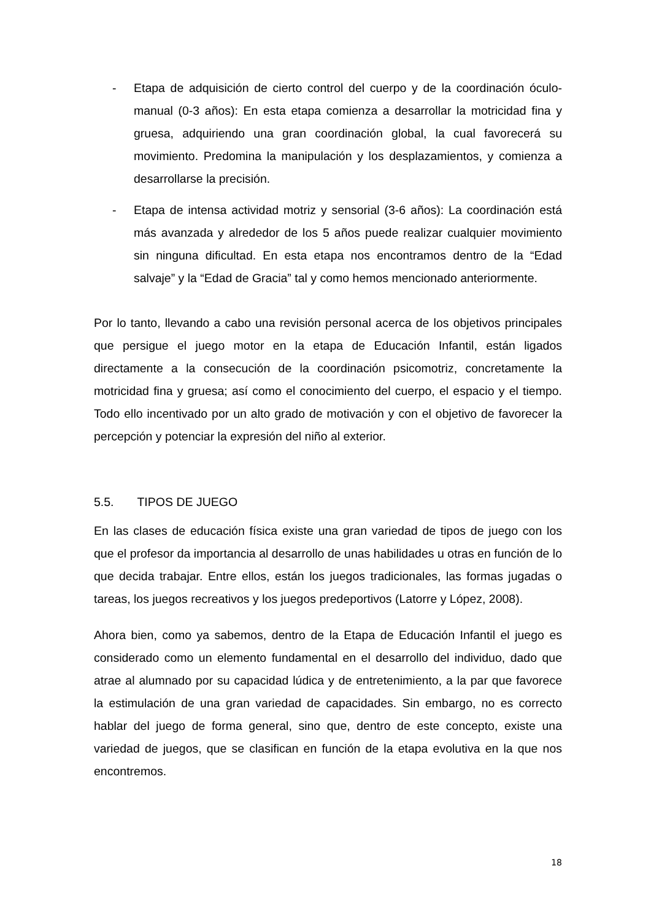- Etapa de adquisición de cierto control del cuerpo y de la coordinación óculo-manual (0-3 años): En esta etapa comienza a desarrollar la motricidad fina y gruesa, adquiriendo una gran coordinación global, la cual favorecerá su movimiento. Predomina la manipulación y los desplazamientos, y comienza a desarrollarse la precisión.
- Etapa de intensa actividad motriz y sensorial (3-6 años): La coordinación está más avanzada y alrededor de los 5 años puede realizar cualquier movimiento sin ninguna dificultad. En esta etapa nos encontramos dentro de la “Edad salvaje” y la “Edad de Gracia” tal y como hemos mencionado anteriormente.
Por lo tanto, llevando a cabo una revisión personal acerca de los objetivos principales que persigue el juego motor en la etapa de Educación Infantil, están ligados directamente a la consecución de la coordinación psicomotriz, concretamente la motricidad fina y gruesa; así como el conocimiento del cuerpo, el espacio y el tiempo. Todo ello incentivado por un alto grado de motivación y con el objetivo de favorecer la percepción y potenciar la expresión del niño al exterior.
5.5. TIPOS DE JUEGO
En las clases de educación física existe una gran variedad de tipos de juego con los que el profesor da importancia al desarrollo de unas habilidades u otras en función de lo que decida trabajar. Entre ellos, están los juegos tradicionales, las formas jugadas o tareas, los juegos recreativos y los juegos predeportivos (Latorre y López, 2008).
Ahora bien, como ya sabemos, dentro de la Etapa de Educación Infantil el juego es considerado como un elemento fundamental en el desarrollo del individuo, dado que atrae al alumnado por su capacidad lúdica y de entretenimiento, a la par que favorece la estimulación de una gran variedad de capacidades. Sin embargo, no es correcto hablar del juego de forma general, sino que, dentro de este concepto, existe una variedad de juegos, que se clasifican en función de la etapa evolutiva en la que nos encontremos.
18